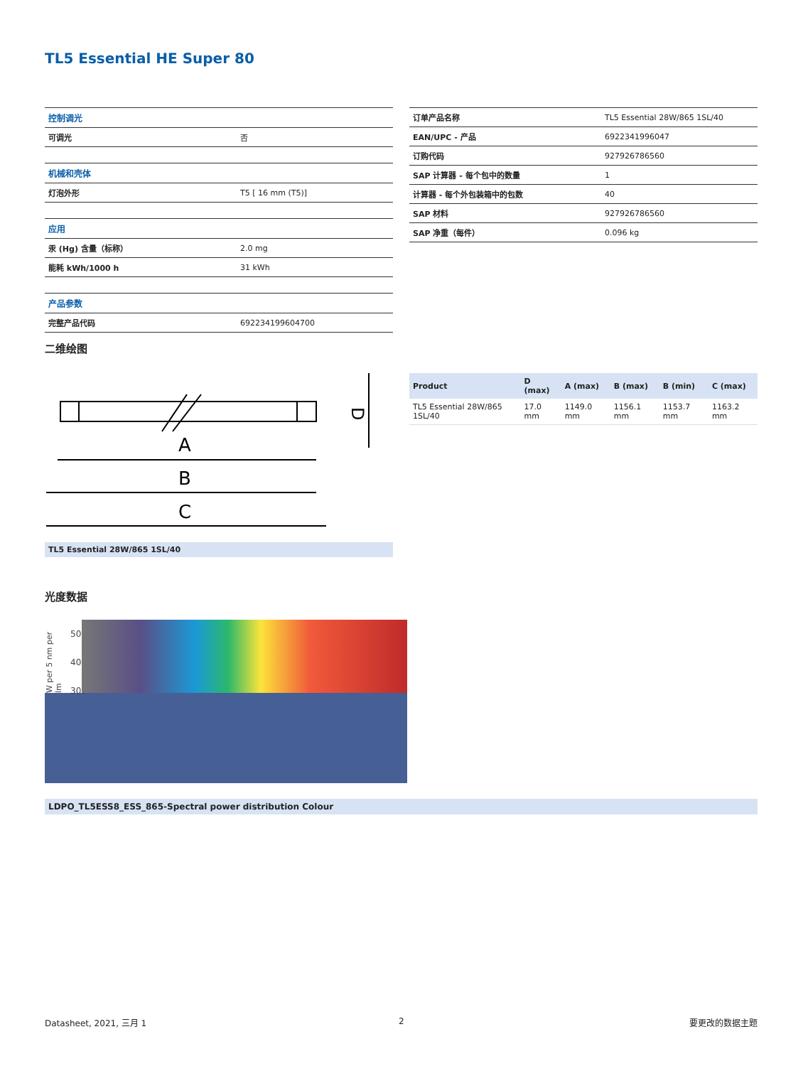TL5 Essential HE Super 80
| 控制调光 | |
| 可调光 | 否 |
| 机械和壳体 | |
| 灯泡外形 | T5 [ 16 mm (T5)] |
| 应用 | |
| 汞 (Hg) 含量（标称） | 2.0 mg |
| 能耗 kWh/1000 h | 31 kWh |
| 产品参数 | |
| 完整产品代码 | 692234199604700 |
| 订单产品名称 | TL5 Essential 28W/865 1SL/40 |
| EAN/UPC - 产品 | 6922341996047 |
| 订购代码 | 927926786560 |
| SAP 计算器 - 每个包中的数量 | 1 |
| 计算器 - 每个外包装箱中的包数 | 40 |
| SAP 材料 | 927926786560 |
| SAP 净重（每件） | 0.096 kg |
二维绘图
A
B
C
D
TL5 Essential 28W/865 1SL/40
| Product | D (max) | A (max) | B (max) | B (min) | C (max) |
| --- | --- | --- | --- | --- | --- |
| TL5 Essential 28W/865 1SL/40 | 17.0 mm | 1149.0 mm | 1156.1 mm | 1153.7 mm | 1163.2 mm |
光度数据
W per 5 nm per lm 500 400 300
LDPO_TL5ESS8_ESS_865-Spectral power distribution Colour
Datasheet, 2021, 三月 1 2 要更改的数据主题